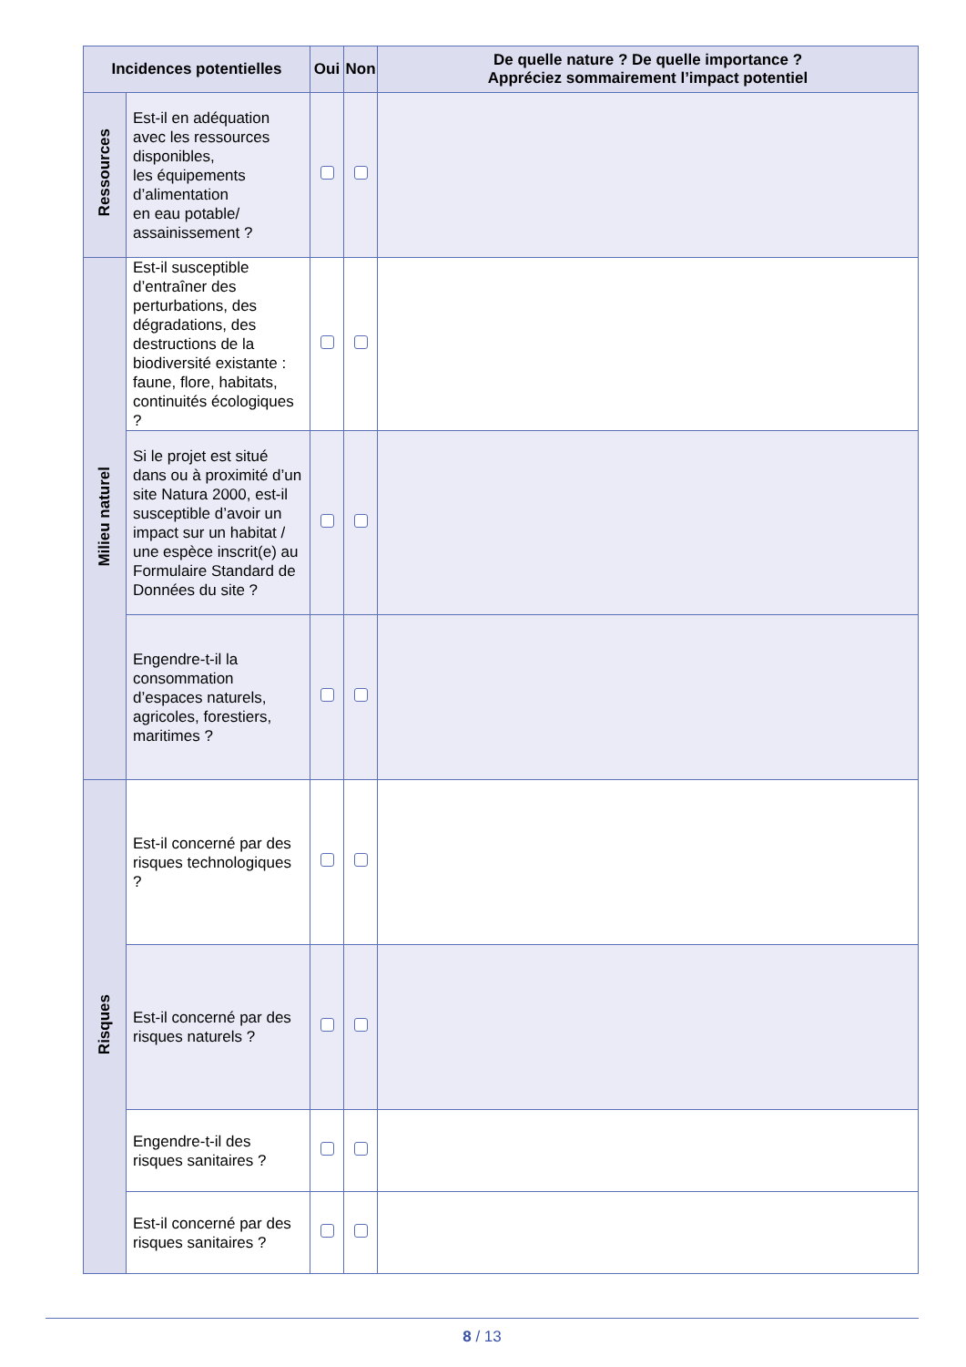| Incidences potentielles | | Oui | Non | De quelle nature ? De quelle importance ? Appréciez sommairement l’impact potentiel |
| --- | --- | --- | --- | --- |
| Ressources | Est-il en adéquation avec les ressources disponibles, les équipements d’alimentation en eau potable/ assainissement ? | | | |
| Milieu naturel | Est-il susceptible d’entraîner des perturbations, des dégradations, des destructions de la biodiversité existante : faune, flore, habitats, continuités écologiques ? | | | |
| | Si le projet est situé dans ou à proximité d’un site Natura 2000, est-il susceptible d’avoir un impact sur un habitat / une espèce inscrit(e) au Formulaire Standard de Données du site ? | | | |
| | Engendre-t-il la consommation d’espaces naturels, agricoles, forestiers, maritimes ? | | | |
| Risques | Est-il concerné par des risques technologiques ? | | | |
| | Est-il concerné par des risques naturels ? | | | |
| | Engendre-t-il des risques sanitaires ? | | | |
| | Est-il concerné par des risques sanitaires ? | | | |
8 / 13